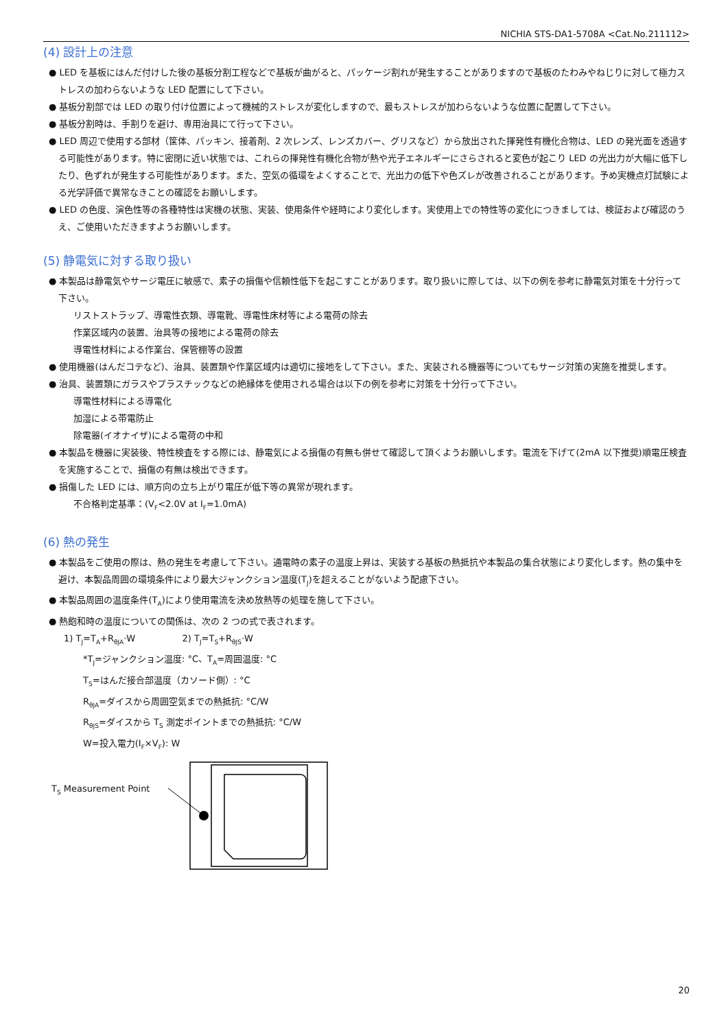NICHIA STS-DA1-5708A <Cat.No.211112>
(4) 設計上の注意
● LED を基板にはんだ付けした後の基板分割工程などで基板が曲がると、パッケージ割れが発生することがありますので基板のたわみやねじりに対して極力ストレスの加わらないような LED 配置にして下さい。
● 基板分割部では LED の取り付け位置によって機械的ストレスが変化しますので、最もストレスが加わらないような位置に配置して下さい。
● 基板分割時は、手割りを避け、専用治具にて行って下さい。
● LED 周辺で使用する部材（筐体、パッキン、接着剤、2 次レンズ、レンズカバー、グリスなど）から放出された揮発性有機化合物は、LED の発光面を透過する可能性があります。特に密閉に近い状態では、これらの揮発性有機化合物が熱や光子エネルギーにさらされると変色が起こり LED の光出力が大幅に低下したり、色ずれが発生する可能性があります。また、空気の循環をよくすることで、光出力の低下や色ズレが改善されることがあります。予め実機点灯試験による光学評価で異常なきことの確認をお願いします。
● LED の色度、演色性等の各種特性は実機の状態、実装、使用条件や経時により変化します。実使用上での特性等の変化につきましては、検証および確認のうえ、ご使用いただきますようお願いします。
(5) 静電気に対する取り扱い
● 本製品は静電気やサージ電圧に敏感で、素子の損傷や信頼性低下を起こすことがあります。取り扱いに際しては、以下の例を参考に静電気対策を十分行って下さい。
リストストラップ、導電性衣類、導電靴、導電性床材等による電荷の除去
作業区域内の装置、治具等の接地による電荷の除去
導電性材料による作業台、保管棚等の設置
● 使用機器(はんだコテなど)、治具、装置類や作業区域内は適切に接地をして下さい。また、実装される機器等についてもサージ対策の実施を推奨します。
● 治具、装置類にガラスやプラスチックなどの絶縁体を使用される場合は以下の例を参考に対策を十分行って下さい。
導電性材料による導電化
加湿による帯電防止
除電器(イオナイザ)による電荷の中和
● 本製品を機器に実装後、特性検査をする際には、静電気による損傷の有無も併せて確認して頂くようお願いします。電流を下げて(2mA 以下推奨)順電圧検査を実施することで、損傷の有無は検出できます。
● 損傷した LED には、順方向の立ち上がり電圧が低下等の異常が現れます。
不合格判定基準：(V<sub>F</sub><2.0V at I<sub>F</sub>=1.0mA)
(6) 熱の発生
● 本製品をご使用の際は、熱の発生を考慮して下さい。通電時の素子の温度上昇は、実装する基板の熱抵抗や本製品の集合状態により変化します。熱の集中を避け、本製品周囲の環境条件により最大ジャンクション温度(T<sub>J</sub>)を超えることがないよう配慮下さい。
● 本製品周囲の温度条件(T<sub>A</sub>)により使用電流を決め放熱等の処理を施して下さい。
● 熱飽和時の温度についての関係は、次の 2 つの式で表されます。
1) T<sub>J</sub>=T<sub>A</sub>+R<sub>θJA</sub>·W 2) T<sub>J</sub>=T<sub>S</sub>+R<sub>θJS</sub>·W
*T<sub>J</sub>=ジャンクション温度: °C、T<sub>A</sub>=周囲温度: °C
T<sub>S</sub>=はんだ接合部温度（カソード側）: °C
R<sub>θJA</sub>=ダイスから周囲空気までの熱抵抗: °C/W
R<sub>θJS</sub>=ダイスから T<sub>S</sub> 測定ポイントまでの熱抵抗: °C/W
W=投入電力(I<sub>F</sub>×V<sub>F</sub>): W
T<sub>S</sub> Measurement Point
20